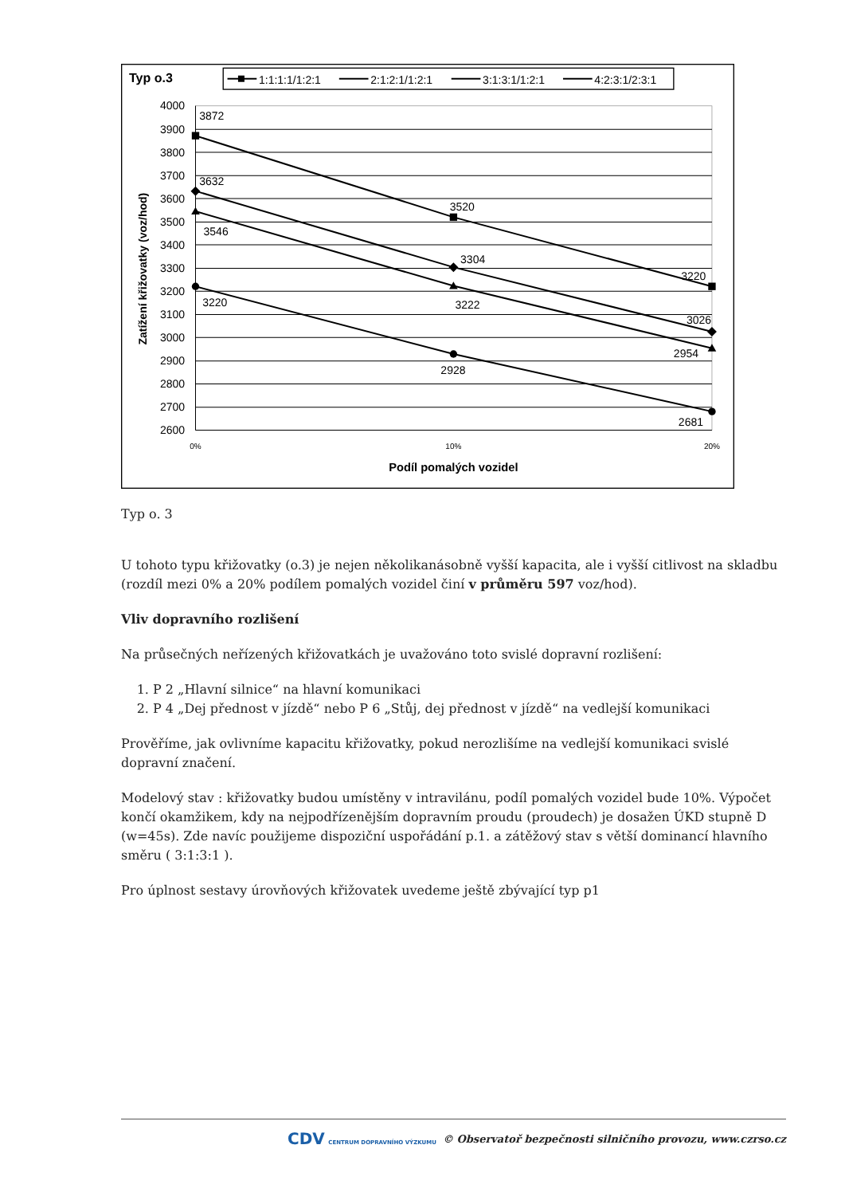Typ o.3
1:1:1:1/1:2:1
2:1:2:1/1:2:1
3:1:3:1/1:2:1
4:2:3:1/2:3:1
4000
3900
3800
3700
3600
3500
3400
3300
3200
3100
3000
2900
2800
2700
2600
0%
10%
20%
Podíl pomalých vozidel
Zatížení křižovatky (voz/hod)
3872
3520
3220
3632
3304
3026
3546
3222
2954
3220
2928
2681
Typ o. 3
U tohoto typu křižovatky (o.3) je nejen několikanásobně vyšší kapacita, ale i vyšší citlivost na skladbu (rozdíl mezi 0% a 20% podílem pomalých vozidel činí v průměru 597 voz/hod).
Vliv dopravního rozlišení
Na průsečných neřízených křižovatkách je uvažováno toto svislé dopravní rozlišení:
1. P 2 „Hlavní silnice“ na hlavní komunikaci
2. P 4 „Dej přednost v jízdě“ nebo P 6 „Stůj, dej přednost v jízdě“ na vedlejší komunikaci
Prověříme, jak ovlivníme kapacitu křižovatky, pokud nerozlišíme na vedlejší komunikaci svislé dopravní značení.
Modelový stav : křižovatky budou umístěny v intravilánu, podíl pomalých vozidel bude 10%. Výpočet končí okamžikem, kdy na nejpodřízenějším dopravním proudu (proudech) je dosažen ÚKD stupně D (w=45s). Zde navíc použijeme dispoziční uspořádání p.1. a zátěžový stav s větší dominancí hlavního směru ( 3:1:3:1 ).
Pro úplnost sestavy úrovňových křižovatek uvedeme ještě zbývající typ p1
CDV CENTRUM DOPRAVNÍHO VÝZKUMU © Observatoř bezpečnosti silničního provozu, www.czrso.cz